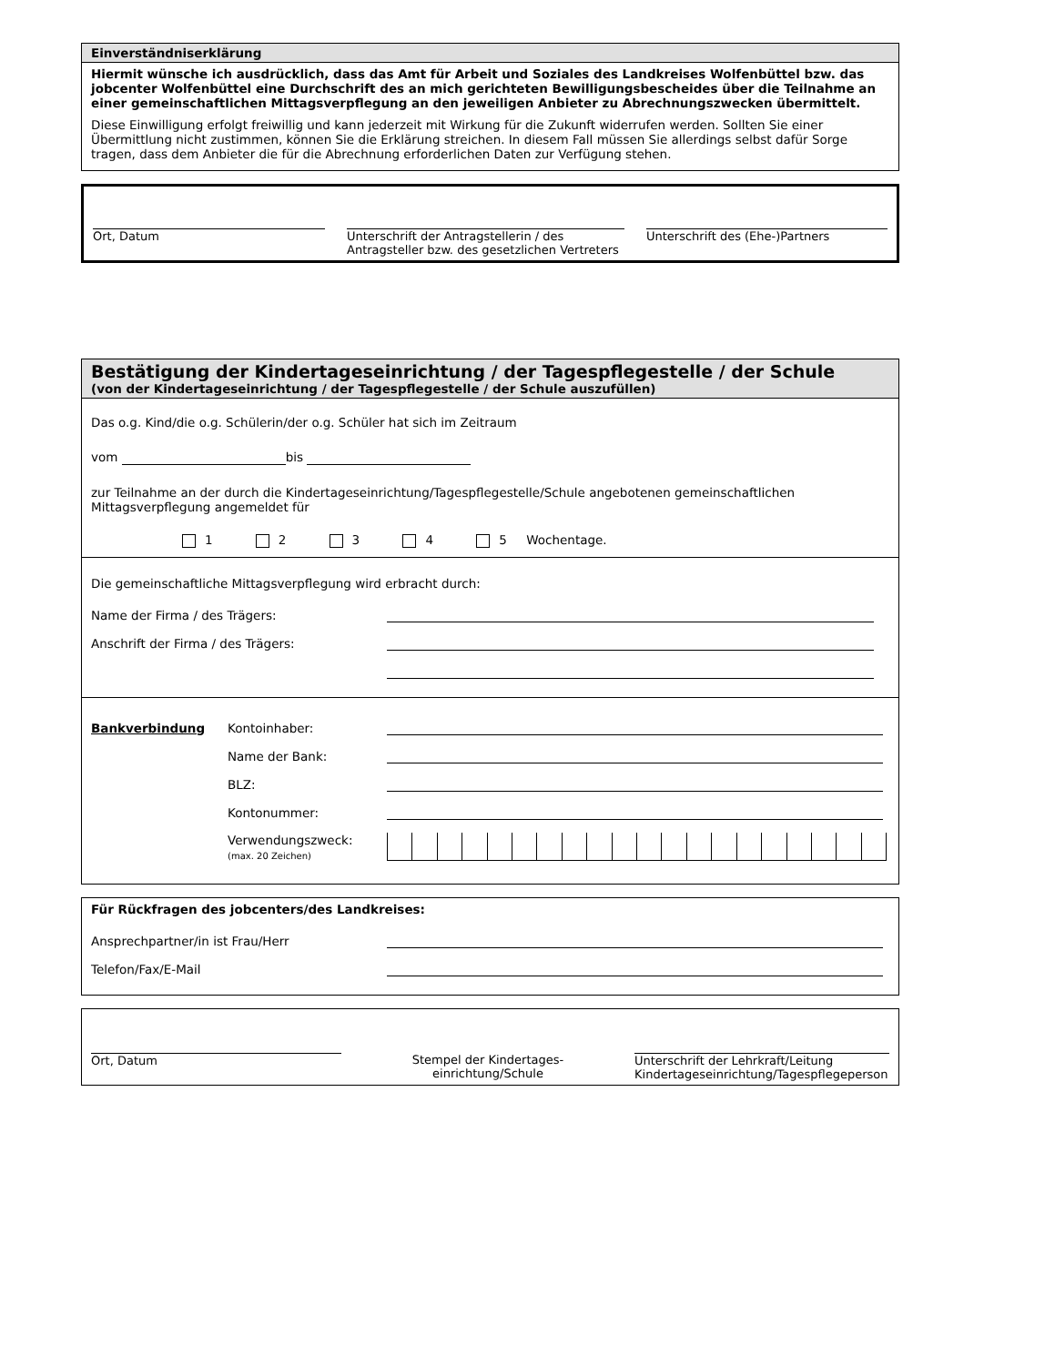Einverständniserklärung
Hiermit wünsche ich ausdrücklich, dass das Amt für Arbeit und Soziales des Landkreises Wolfenbüttel bzw. das jobcenter Wolfenbüttel eine Durchschrift des an mich gerichteten Bewilligungsbescheides über die Teilnahme an einer gemeinschaftlichen Mittagsverpflegung an den jeweiligen Anbieter zu Abrechnungszwecken übermittelt.
Diese Einwilligung erfolgt freiwillig und kann jederzeit mit Wirkung für die Zukunft widerrufen werden. Sollten Sie einer Übermittlung nicht zustimmen, können Sie die Erklärung streichen. In diesem Fall müssen Sie allerdings selbst dafür Sorge tragen, dass dem Anbieter die für die Abrechnung erforderlichen Daten zur Verfügung stehen.
Ort, Datum Unterschrift der Antragstellerin / des Antragsteller bzw. des gesetzlichen Vertreters
Unterschrift des (Ehe-)Partners
Bestätigung der Kindertageseinrichtung / der Tagespflegestelle / der Schule
(von der Kindertageseinrichtung / der Tagespflegestelle / der Schule auszufüllen)
Das o.g. Kind/die o.g. Schülerin/der o.g. Schüler hat sich im Zeitraum
vom bis
zur Teilnahme an der durch die Kindertageseinrichtung/Tagespflegestelle/Schule angebotenen gemeinschaftlichen Mittagsverpflegung angemeldet für
1 2 3 4 5 Wochentage.
Die gemeinschaftliche Mittagsverpflegung wird erbracht durch:
Name der Firma / des Trägers:
Anschrift der Firma / des Trägers:
Bankverbindung Kontoinhaber:
Name der Bank:
BLZ:
Kontonummer:
Verwendungszweck:
(max. 20 Zeichen)
Für Rückfragen des jobcenters/des Landkreises:
Ansprechpartner/in ist Frau/Herr
Telefon/Fax/E-Mail
Ort, Datum Stempel der Kindertages-
einrichtung/Schule
Unterschrift der Lehrkraft/Leitung Kindertageseinrichtung/Tagespflegeperson